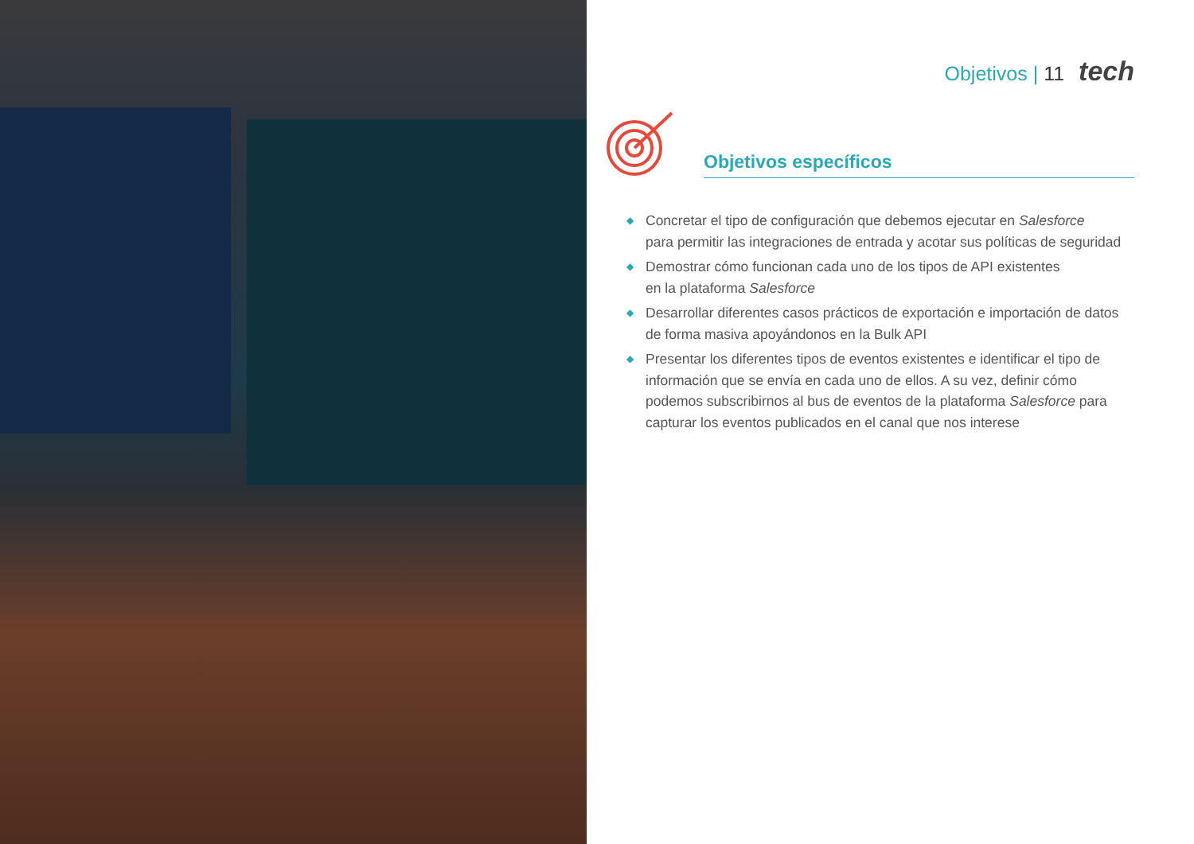Objetivos | 11 tech
Objetivos específicos
◆ Concretar el tipo de configuración que debemos ejecutar en Salesforce
para permitir las integraciones de entrada y acotar sus políticas de seguridad
◆ Demostrar cómo funcionan cada uno de los tipos de API existentes
en la plataforma Salesforce
◆ Desarrollar diferentes casos prácticos de exportación e importación de datos
de forma masiva apoyándonos en la Bulk API
◆ Presentar los diferentes tipos de eventos existentes e identificar el tipo de información que se envía en cada uno de ellos. A su vez, definir cómo podemos subscribirnos al bus de eventos de la plataforma Salesforce para capturar los eventos publicados en el canal que nos interese